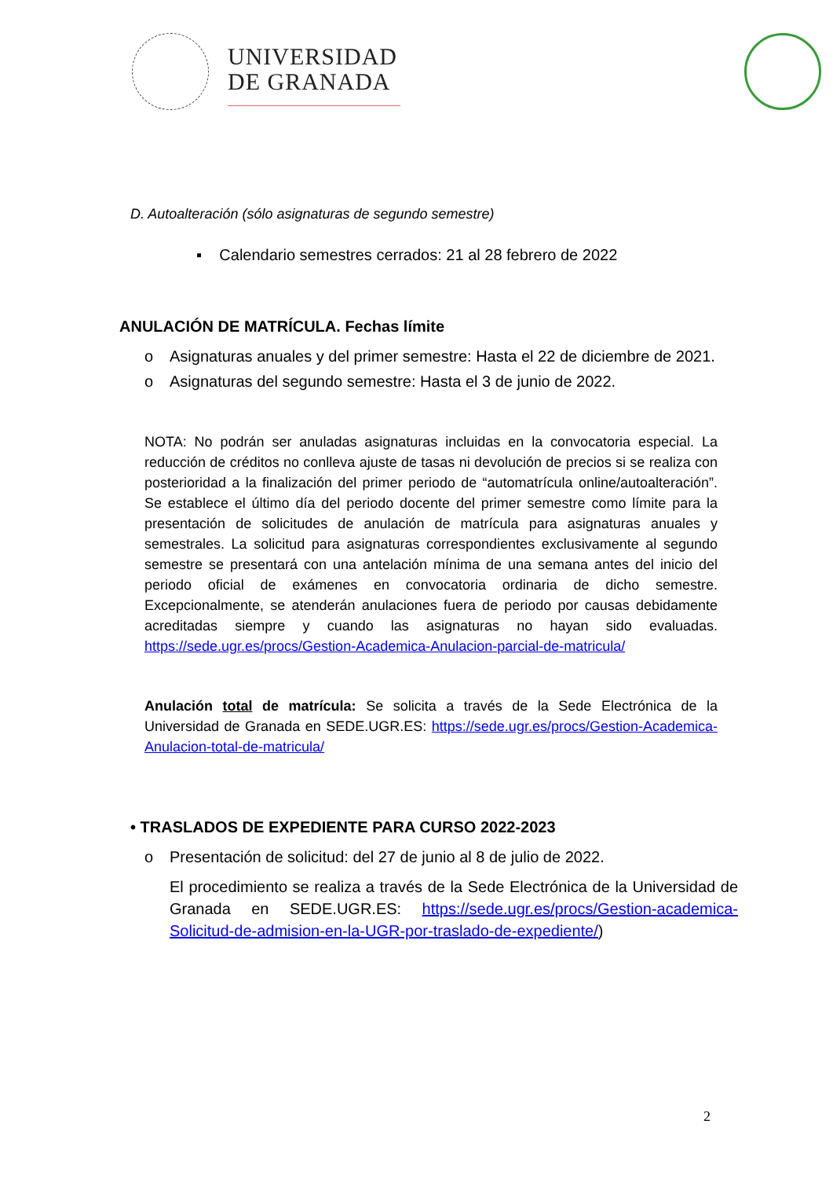UNIVERSIDAD
DE GRANADA
D. Autoalteración (sólo asignaturas de segundo semestre)
▪ Calendario semestres cerrados: 21 al 28 febrero de 2022
ANULACIÓN DE MATRÍCULA. Fechas límite
o Asignaturas anuales y del primer semestre: Hasta el 22 de diciembre de 2021.
o Asignaturas del segundo semestre: Hasta el 3 de junio de 2022.
NOTA: No podrán ser anuladas asignaturas incluidas en la convocatoria especial. La reducción de créditos no conlleva ajuste de tasas ni devolución de precios si se realiza con posterioridad a la finalización del primer periodo de “automatrícula online/autoalteración”. Se establece el último día del periodo docente del primer semestre como límite para la presentación de solicitudes de anulación de matrícula para asignaturas anuales y semestrales. La solicitud para asignaturas correspondientes exclusivamente al segundo semestre se presentará con una antelación mínima de una semana antes del inicio del periodo oficial de exámenes en convocatoria ordinaria de dicho semestre. Excepcionalmente, se atenderán anulaciones fuera de periodo por causas debidamente acreditadas siempre y cuando las asignaturas no hayan sido evaluadas. https://sede.ugr.es/procs/Gestion-Academica-Anulacion-parcial-de-matricula/
Anulación total de matrícula: Se solicita a través de la Sede Electrónica de la Universidad de Granada en SEDE.UGR.ES: https://sede.ugr.es/procs/Gestion-Academica-Anulacion-total-de-matricula/
• TRASLADOS DE EXPEDIENTE PARA CURSO 2022-2023
o Presentación de solicitud: del 27 de junio al 8 de julio de 2022.
El procedimiento se realiza a través de la Sede Electrónica de la Universidad de Granada en SEDE.UGR.ES: https://sede.ugr.es/procs/Gestion-academica-Solicitud-de-admision-en-la-UGR-por-traslado-de-expediente/)
2